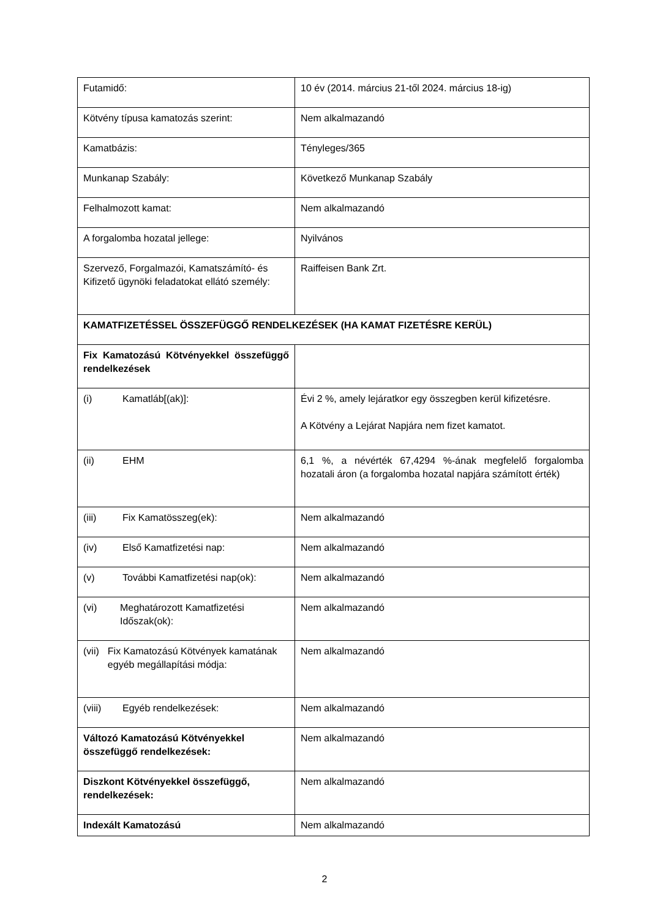| Futamidő: | 10 év (2014. március 21-től 2024. március 18-ig) |
| Kötvény típusa kamatozás szerint: | Nem alkalmazandó |
| Kamatbázis: | Tényleges/365 |
| Munkanap Szabály: | Következő Munkanap Szabály |
| Felhalmozott kamat: | Nem alkalmazandó |
| A forgalomba hozatal jellege: | Nyilvános |
| Szervező, Forgalmazói, Kamatszámító- és Kifizető ügynöki feladatokat ellátó személy: | Raiffeisen Bank Zrt. |
| KAMATFIZETÉSSEL ÖSSZEFÜGGŐ RENDELKEZÉSEK (HA KAMAT FIZETÉSRE KERÜL) | |
| Fix Kamatozású Kötvényekkel összefüggő rendelkezések | |
| (i) Kamatláb[(ak)]: | Évi 2 %, amely lejáratkor egy összegben kerül kifizetésre. A Kötvény a Lejárat Napjára nem fizet kamatot. |
| (ii) EHM | 6,1 %, a névérték 67,4294 %-ának megfelelő forgalomba hozatali áron (a forgalomba hozatal napjára számított érték) |
| (iii) Fix Kamatösszeg(ek): | Nem alkalmazandó |
| (iv) Első Kamatfizetési nap: | Nem alkalmazandó |
| (v) További Kamatfizetési nap(ok): | Nem alkalmazandó |
| (vi) Meghatározott Kamatfizetési Időszak(ok): | Nem alkalmazandó |
| (vii) Fix Kamatozású Kötvények kamatának egyéb megállapítási módja: | Nem alkalmazandó |
| (viii) Egyéb rendelkezések: | Nem alkalmazandó |
| Változó Kamatozású Kötvényekkel összefüggő rendelkezések: | Nem alkalmazandó |
| Diszkont Kötvényekkel összefüggő, rendelkezések: | Nem alkalmazandó |
| Indexált Kamatozású | Nem alkalmazandó |
2